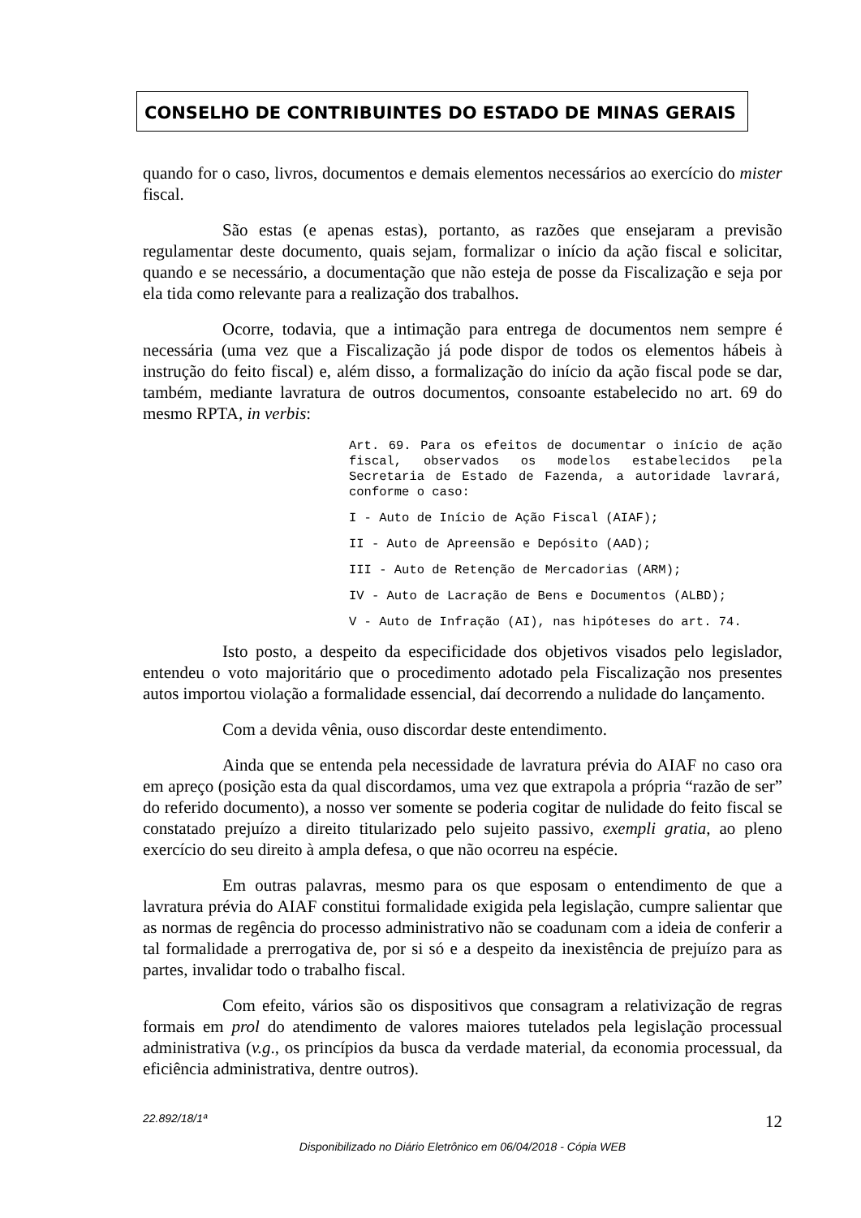CONSELHO DE CONTRIBUINTES DO ESTADO DE MINAS GERAIS
quando for o caso, livros, documentos e demais elementos necessários ao exercício do mister fiscal.
São estas (e apenas estas), portanto, as razões que ensejaram a previsão regulamentar deste documento, quais sejam, formalizar o início da ação fiscal e solicitar, quando e se necessário, a documentação que não esteja de posse da Fiscalização e seja por ela tida como relevante para a realização dos trabalhos.
Ocorre, todavia, que a intimação para entrega de documentos nem sempre é necessária (uma vez que a Fiscalização já pode dispor de todos os elementos hábeis à instrução do feito fiscal) e, além disso, a formalização do início da ação fiscal pode se dar, também, mediante lavratura de outros documentos, consoante estabelecido no art. 69 do mesmo RPTA, in verbis:
Art. 69. Para os efeitos de documentar o início de ação fiscal, observados os modelos estabelecidos pela Secretaria de Estado de Fazenda, a autoridade lavrará, conforme o caso:
I - Auto de Início de Ação Fiscal (AIAF);
II - Auto de Apreensão e Depósito (AAD);
III - Auto de Retenção de Mercadorias (ARM);
IV - Auto de Lacração de Bens e Documentos (ALBD);
V - Auto de Infração (AI), nas hipóteses do art. 74.
Isto posto, a despeito da especificidade dos objetivos visados pelo legislador, entendeu o voto majoritário que o procedimento adotado pela Fiscalização nos presentes autos importou violação a formalidade essencial, daí decorrendo a nulidade do lançamento.
Com a devida vênia, ouso discordar deste entendimento.
Ainda que se entenda pela necessidade de lavratura prévia do AIAF no caso ora em apreço (posição esta da qual discordamos, uma vez que extrapola a própria “razão de ser” do referido documento), a nosso ver somente se poderia cogitar de nulidade do feito fiscal se constatado prejuízo a direito titularizado pelo sujeito passivo, exempli gratia, ao pleno exercício do seu direito à ampla defesa, o que não ocorreu na espécie.
Em outras palavras, mesmo para os que esposam o entendimento de que a lavratura prévia do AIAF constitui formalidade exigida pela legislação, cumpre salientar que as normas de regência do processo administrativo não se coadunam com a ideia de conferir a tal formalidade a prerrogativa de, por si só e a despeito da inexistência de prejuízo para as partes, invalidar todo o trabalho fiscal.
Com efeito, vários são os dispositivos que consagram a relativização de regras formais em prol do atendimento de valores maiores tutelados pela legislação processual administrativa (v.g., os princípios da busca da verdade material, da economia processual, da eficiência administrativa, dentre outros).
22.892/18/1ª 12
Disponibilizado no Diário Eletrônico em 06/04/2018 - Cópia WEB